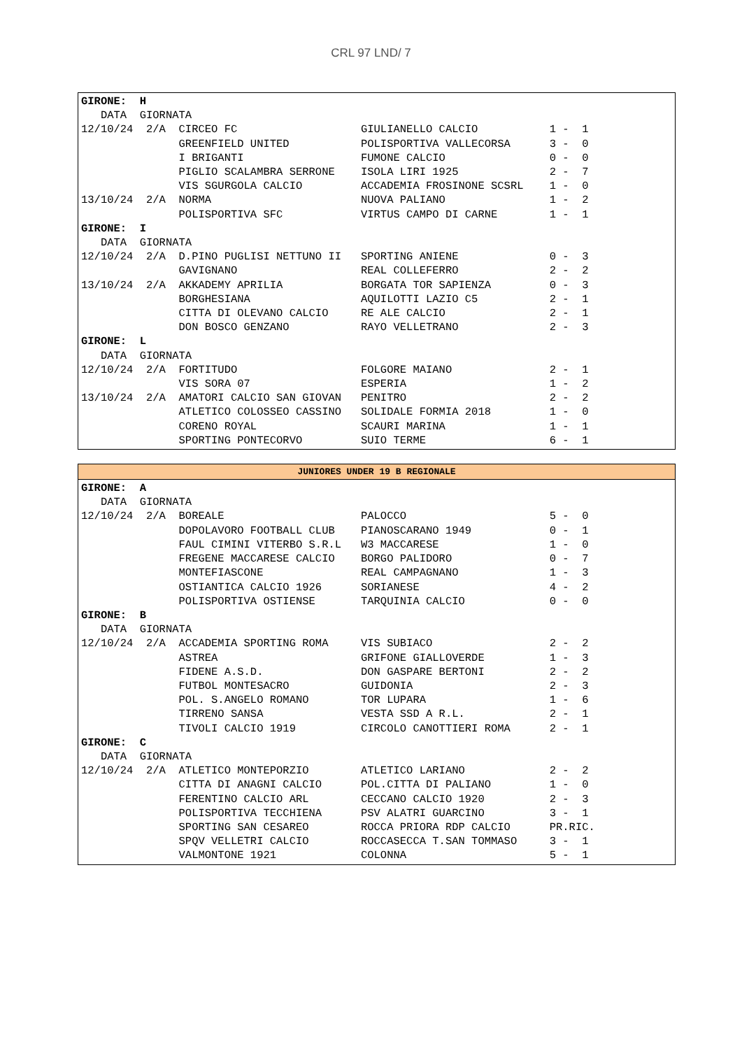CRL 97 LND/ 7
GIRONE:  H
   DATA  GIORNATA
12/10/24  2/A  CIRCEO FC                   GIULIANELLO CALCIO           1 -  1
               GREENFIELD UNITED           POLISPORTIVA VALLECORSA      3 -  0
               I BRIGANTI                  FUMONE CALCIO                0 -  0
               PIGLIO SCALAMBRA SERRONE    ISOLA LIRI 1925              2 -  7
               VIS SGURGOLA CALCIO         ACCADEMIA FROSINONE SCSRL    1 -  0
13/10/24  2/A  NORMA                       NUOVA PALIANO                1 -  2
               POLISPORTIVA SFC            VIRTUS CAMPO DI CARNE        1 -  1
GIRONE:  I
   DATA  GIORNATA
12/10/24  2/A  D.PINO PUGLISI NETTUNO II   SPORTING ANIENE              0 -  3
               GAVIGNANO                   REAL COLLEFERRO              2 -  2
13/10/24  2/A  AKKADEMY APRILIA            BORGATA TOR SAPIENZA         0 -  3
               BORGHESIANA                 AQUILOTTI LAZIO C5           2 -  1
               CITTA DI OLEVANO CALCIO     RE ALE CALCIO                2 -  1
               DON BOSCO GENZANO           RAYO VELLETRANO              2 -  3
GIRONE:  L
   DATA  GIORNATA
12/10/24  2/A  FORTITUDO                   FOLGORE MAIANO               2 -  1
               VIS SORA 07                 ESPERIA                      1 -  2
13/10/24  2/A  AMATORI CALCIO SAN GIOVAN   PENITRO                      2 -  2
               ATLETICO COLOSSEO CASSINO   SOLIDALE FORMIA 2018         1 -  0
               CORENO ROYAL                SCAURI MARINA                1 -  1
               SPORTING PONTECORVO         SUIO TERME                   6 -  1
JUNIORES UNDER 19 B REGIONALE
GIRONE:  A
   DATA  GIORNATA
12/10/24  2/A  BOREALE                     PALOCCO                      5 -  0
               DOPOLAVORO FOOTBALL CLUB    PIANOSCARANO 1949            0 -  1
               FAUL CIMINI VITERBO S.R.L   W3 MACCARESE                 1 -  0
               FREGENE MACCARESE CALCIO    BORGO PALIDORO               0 -  7
               MONTEFIASCONE               REAL CAMPAGNANO              1 -  3
               OSTIANTICA CALCIO 1926      SORIANESE                    4 -  2
               POLISPORTIVA OSTIENSE       TARQUINIA CALCIO             0 -  0
GIRONE:  B
   DATA  GIORNATA
12/10/24  2/A  ACCADEMIA SPORTING ROMA     VIS SUBIACO                  2 -  2
               ASTREA                      GRIFONE GIALLOVERDE          1 -  3
               FIDENE A.S.D.               DON GASPARE BERTONI          2 -  2
               FUTBOL MONTESACRO           GUIDONIA                     2 -  3
               POL. S.ANGELO ROMANO        TOR LUPARA                   1 -  6
               TIRRENO SANSA               VESTA SSD A R.L.             2 -  1
               TIVOLI CALCIO 1919          CIRCOLO CANOTTIERI ROMA      2 -  1
GIRONE:  C
   DATA  GIORNATA
12/10/24  2/A  ATLETICO MONTEPORZIO        ATLETICO LARIANO             2 -  2
               CITTA DI ANAGNI CALCIO      POL.CITTA DI PALIANO         1 -  0
               FERENTINO CALCIO ARL        CECCANO CALCIO 1920          2 -  3
               POLISPORTIVA TECCHIENA      PSV ALATRI GUARCINO          3 -  1
               SPORTING SAN CESAREO        ROCCA PRIORA RDP CALCIO      PR.RIC.
               SPQV VELLETRI CALCIO        ROCCASECCA T.SAN TOMMASO     3 -  1
               VALMONTONE 1921             COLONNA                      5 -  1